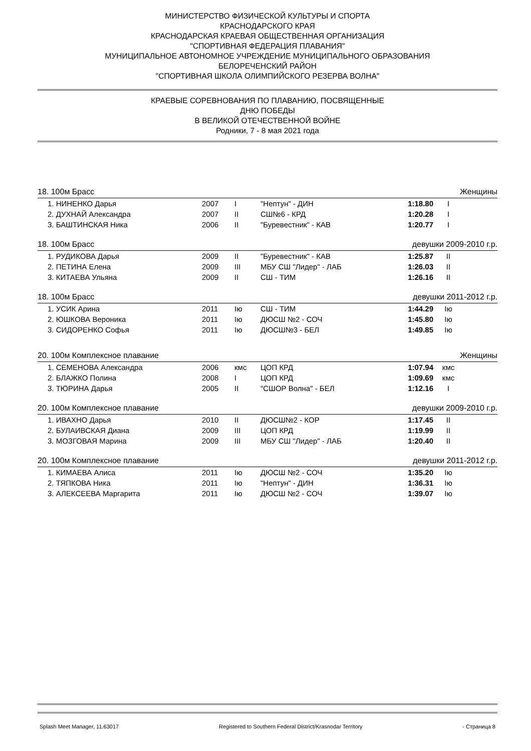МИНИСТЕРСТВО ФИЗИЧЕСКОЙ КУЛЬТУРЫ И СПОРТА
КРАСНОДАРСКОГО КРАЯ
КРАСНОДАРСКАЯ КРАЕВАЯ ОБЩЕСТВЕННАЯ ОРГАНИЗАЦИЯ
"СПОРТИВНАЯ ФЕДЕРАЦИЯ ПЛАВАНИЯ"
МУНИЦИПАЛЬНОЕ АВТОНОМНОЕ УЧРЕЖДЕНИЕ МУНИЦИПАЛЬНОГО ОБРАЗОВАНИЯ
БЕЛОРЕЧЕНСКИЙ РАЙОН
"СПОРТИВНАЯ ШКОЛА ОЛИМПИЙСКОГО РЕЗЕРВА ВОЛНА"
КРАЕВЫЕ СОРЕВНОВАНИЯ ПО ПЛАВАНИЮ, ПОСВЯЩЕННЫЕ
ДНЮ ПОБЕДЫ
В ВЕЛИКОЙ ОТЕЧЕСТВЕННОЙ ВОЙНЕ
Родники, 7 - 8 мая 2021 года
18. 100м Брасс Женщины
| 1. НИНЕНКО Дарья | 2007 | I | "Нептун" - ДИН | 1:18.80 | I |
| 2. ДУХНАЙ Александра | 2007 | II | СШ№6 - КРД | 1:20.28 | I |
| 3. БАШТИНСКАЯ Ника | 2006 | II | "Буревестник" - КАВ | 1:20.77 | I |
18. 100м Брасс девушки 2009-2010 г.р.
| 1. РУДИКОВА Дарья | 2009 | II | "Буревестник" - КАВ | 1:25.87 | II |
| 2. ПЕТИНА Елена | 2009 | III | МБУ СШ "Лидер" - ЛАБ | 1:26.03 | II |
| 3. КИТАЕВА Ульяна | 2009 | II | СШ - ТИМ | 1:26.16 | II |
18. 100м Брасс девушки 2011-2012 г.р.
| 1. УСИК Арина | 2011 | Iю | СШ - ТИМ | 1:44.29 | Iю |
| 2. ЮШКОВА Вероника | 2011 | Iю | ДЮСШ №2 - СОЧ | 1:45.80 | Iю |
| 3. СИДОРЕНКО Софья | 2011 | Iю | ДЮСШ№3 - БЕЛ | 1:49.85 | Iю |
20. 100м Комплексное плавание Женщины
| 1. СЕМЕНОВА Александра | 2006 | кмс | ЦОП КРД | 1:07.94 | кмс |
| 2. БЛАЖКО Полина | 2008 | I | ЦОП КРД | 1:09.69 | кмс |
| 3. ТЮРИНА Дарья | 2005 | II | "СШОР Волна" - БЕЛ | 1:12.16 | I |
20. 100м Комплексное плавание девушки 2009-2010 г.р.
| 1. ИВАХНО Дарья | 2010 | II | ДЮСШ№2 - КОР | 1:17.45 | II |
| 2. БУЛАИВСКАЯ Диана | 2009 | III | ЦОП КРД | 1:19.99 | II |
| 3. МОЗГОВАЯ Марина | 2009 | III | МБУ СШ "Лидер" - ЛАБ | 1:20.40 | II |
20. 100м Комплексное плавание девушки 2011-2012 г.р.
| 1. КИМАЕВА Алиса | 2011 | Iю | ДЮСШ №2 - СОЧ | 1:35.20 | Iю |
| 2. ТЯПКОВА Ника | 2011 | Iю | "Нептун" - ДИН | 1:36.31 | Iю |
| 3. АЛЕКСЕЕВА Маргарита | 2011 | Iю | ДЮСШ №2 - СОЧ | 1:39.07 | Iю |
Splash Meet Manager, 11.63017 Registered to Southern Federal District/Krasnodar Territory - Страница 8